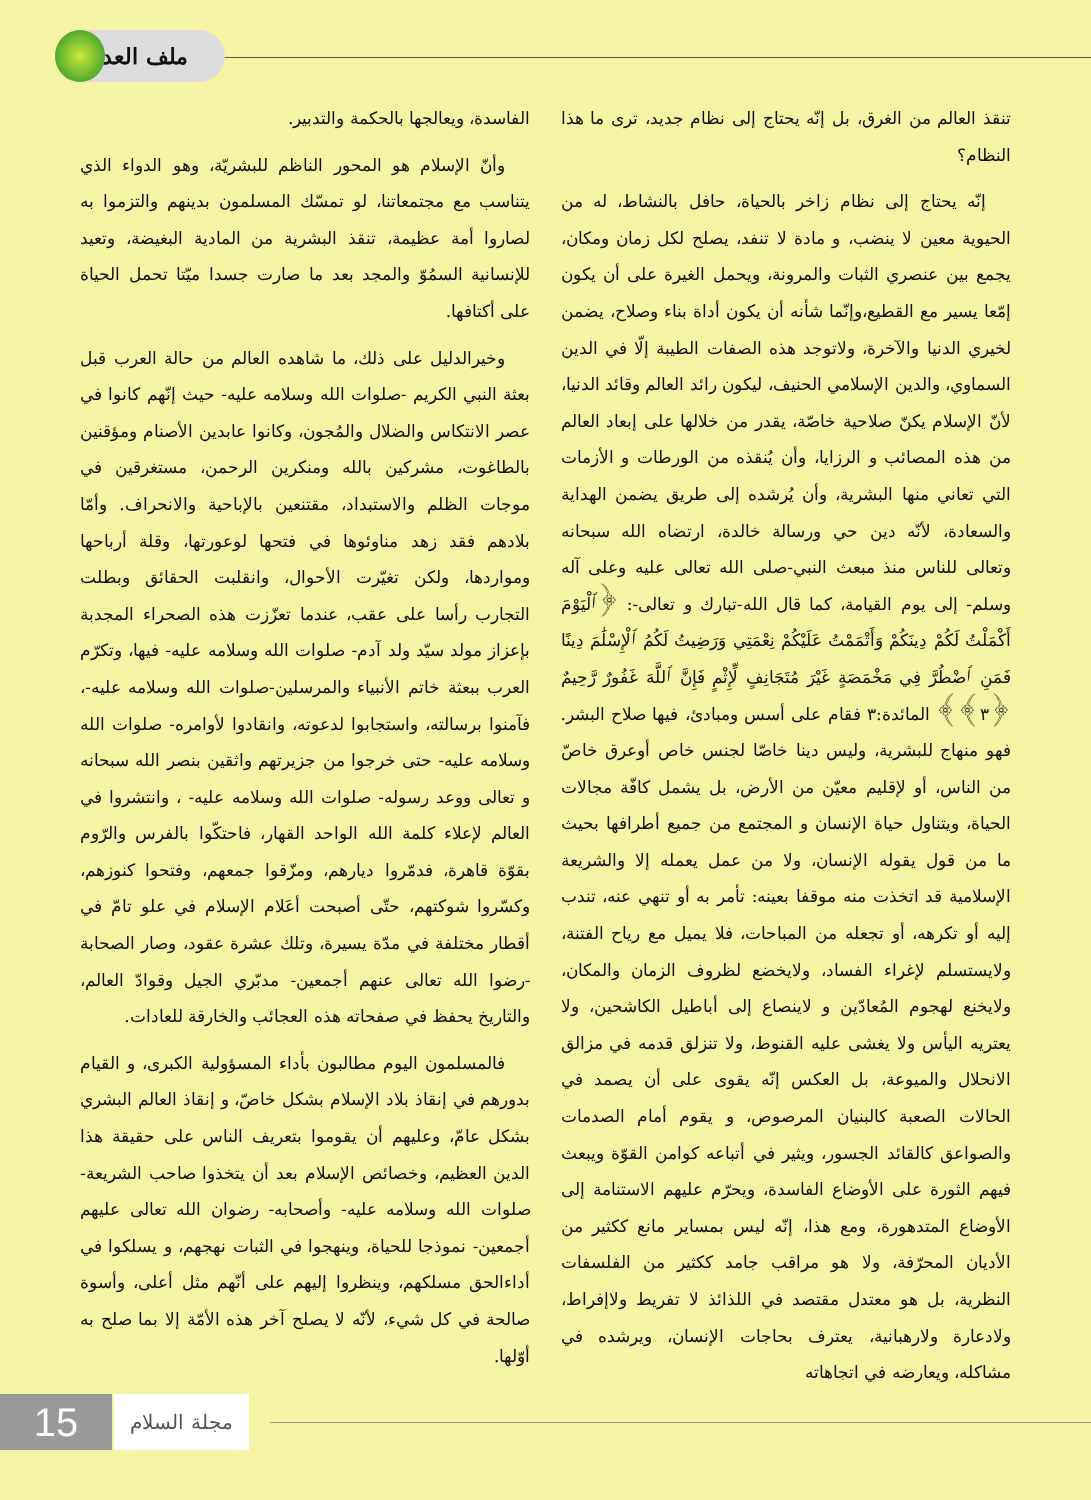ملف العدد
تنقذ العالم من الغرق، بل إنّه يحتاج إلى نظام جديد، ترى ما هذا النظام؟
إنّه يحتاج إلى نظام زاخر بالحياة، حافل بالنشاط، له من الحيوية معين لا ينضب، و مادة لا تنفد، يصلح لكل زمان ومكان، يجمع بين عنصري الثبات والمرونة، ويحمل الغيرة على أن يكون إمّعا يسير مع القطيع،وإنّما شأنه أن يكون أداة بناء وصلاح، يضمن لخيري الدنيا والآخرة، ولاتوجد هذه الصفات الطيبة إلّا في الدين السماوي، والدين الإسلامي الحنيف، ليكون رائد العالم وقائد الدنيا، لأنّ الإسلام يكنّ صلاحية خاصّة، يقدر من خلالها على إبعاد العالم من هذه المصائب و الرزايا، وأن يُنقذه من الورطات و الأزمات التي تعاني منها البشرية، وأن يُرشده إلى طريق يضمن الهداية والسعادة، لأنّه دين حي ورسالة خالدة، ارتضاه الله سبحانه وتعالى للناس منذ مبعث النبي-صلى الله تعالى عليه وعلى آله وسلم- إلى يوم القيامة، كما قال الله-تبارك و تعالى-: ﴿ٱلْيَوْمَ أَكْمَلْتُ لَكُمْ دِينَكُمْ وَأَتْمَمْتُ عَلَيْكُمْ نِعْمَتِي وَرَضِيتُ لَكُمُ ٱلْإِسْلَٰمَ دِينًا فَمَنِ ٱضْطُرَّ فِي مَخْمَصَةٍ غَيْرَ مُتَجَانِفٍ لِّإِثْمٍ فَإِنَّ ٱللَّهَ غَفُورٌ رَّحِيمٌ ﴿٣﴾﴾ المائدة:٣ فقام على أسس ومبادئ، فيها صلاح البشر. فهو منهاج للبشرية، وليس دينا خاصّا لجنس خاص أوعرق خاصّ من الناس، أو لإقليم معيّن من الأرض، بل يشمل كافّة مجالات الحياة، ويتناول حياة الإنسان و المجتمع من جميع أطرافها بحيث ما من قول يقوله الإنسان، ولا من عمل يعمله إلا والشريعة الإسلامية قد اتخذت منه موقفا بعينه: تأمر به أو تنهي عنه، تندب إليه أو تكرهه، أو تجعله من المباحات، فلا يميل مع رياح الفتنة، ولايستسلم لإغراء الفساد، ولايخضع لظروف الزمان والمكان، ولايخنع لهجوم المُعادّين و لاينصاع إلى أباطيل الكاشحين، ولا يعتريه اليأس ولا يغشى عليه القنوط، ولا تنزلق قدمه في مزالق الانحلال والميوعة، بل العكس إنّه يقوى على أن يصمد في الحالات الصعبة كالبنيان المرصوص، و يقوم أمام الصدمات والصواعق كالقائد الجسور، ويثير في أتباعه كوامن القوّة ويبعث فيهم الثورة على الأوضاع الفاسدة، ويحرّم عليهم الاستنامة إلى الأوضاع المتدهورة، ومع هذا، إنّه ليس بمساير مانع ككثير من الأديان المحرّفة، ولا هو مراقب جامد ككثير من الفلسفات النظرية، بل هو معتدل مقتصد في اللذائذ لا تفريط ولاإفراط، ولادعارة ولارهبانية، يعترف بحاجات الإنسان، ويرشده في مشاكله، ويعارضه في اتجاهاته
الفاسدة، ويعالجها بالحكمة والتدبير.
وأنّ الإسلام هو المحور الناظم للبشريّة، وهو الدواء الذي يتناسب مع مجتمعاتنا، لو تمسّك المسلمون بدينهم والتزموا به لصاروا أمة عظيمة، تنقذ البشرية من المادية البغيضة، وتعيد للإنسانية السمُوّ والمجد بعد ما صارت جسدا ميّتا تحمل الحياة على أكتافها.
وخيرالدليل على ذلك، ما شاهده العالم من حالة العرب قبل بعثة النبي الكريم -صلوات الله وسلامه عليه- حيث إنّهم كانوا في عصر الانتكاس والضلال والمُجون، وكانوا عابدين الأصنام ومؤقنين بالطاغوت، مشركين بالله ومنكرين الرحمن، مستغرقين في موجات الظلم والاستبداد، مقتنعين بالإباحية والانحراف. وأمّا بلادهم فقد زهد مناوئوها في فتحها لوعورتها، وقلة أرباحها ومواردها، ولكن تغيّرت الأحوال، وانقلبت الحقائق وبطلت التجارب رأسا على عقب، عندما تعزّزت هذه الصحراء المجدبة بإعزاز مولد سيّد ولد آدم- صلوات الله وسلامه عليه- فيها، وتكرّم العرب ببعثة خاتم الأنبياء والمرسلين-صلوات الله وسلامه عليه-، فآمنوا برسالته، واستجابوا لدعوته، وانقادوا لأوامره- صلوات الله وسلامه عليه- حتى خرجوا من جزيرتهم واثقين بنصر الله سبحانه و تعالى ووعد رسوله- صلوات الله وسلامه عليه- ، وانتشروا في العالم لإعلاء كلمة الله الواحد القهار، فاحتكّوا بالفرس والرّوم بقوّة قاهرة، فدمّروا ديارهم، ومزّقوا جمعهم، وفتحوا كنوزهم، وكسّروا شوكتهم، حتّى أصبحت أعَلام الإسلام في علو تامّ في أقطار مختلفة في مدّة يسيرة، وتلك عشرة عقود، وصار الصحابة -رضوا الله تعالى عنهم أجمعين- مدبّري الجيل وقوادّ العالم، والتاريخ يحفظ في صفحاته هذه العجائب والخارقة للعادات.
فالمسلمون اليوم مطالبون بأداء المسؤولية الكبرى، و القيام بدورهم في إنقاذ بلاد الإسلام بشكل خاصّ، و إنقاذ العالم البشري بشكل عامّ، وعليهم أن يقوموا بتعريف الناس على حقيقة هذا الدين العظيم، وخصائص الإسلام بعد أن يتخذوا صاحب الشريعة- صلوات الله وسلامه عليه- وأصحابه- رضوان الله تعالى عليهم أجمعين- نموذجا للحياة، وينهجوا في الثبات نهجهم، و يسلكوا في أداءالحق مسلكهم، وينظروا إليهم على أنّهم مثل أعلى، وأسوة صالحة في كل شيء، لأنّه لا يصلح آخر هذه الأمّة إلا بما صلح به أوّلها.
15 مجلة السلام